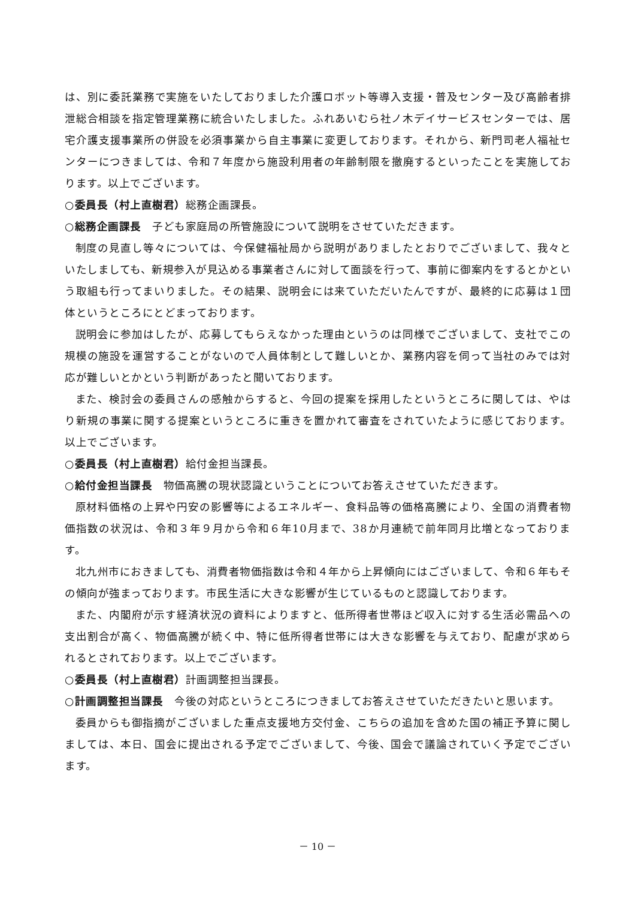は、別に委託業務で実施をいたしておりました介護ロボット等導入支援・普及センター及び高齢者排泄総合相談を指定管理業務に統合いたしました。ふれあいむら社ノ木デイサービスセンターでは、居宅介護支援事業所の併設を必須事業から自主事業に変更しております。それから、新門司老人福祉センターにつきましては、令和７年度から施設利用者の年齢制限を撤廃するといったことを実施しております。以上でございます。
○委員長（村上直樹君）総務企画課長。
○総務企画課長　子ども家庭局の所管施設について説明をさせていただきます。
制度の見直し等々については、今保健福祉局から説明がありましたとおりでございまして、我々といたしましても、新規参入が見込める事業者さんに対して面談を行って、事前に御案内をするとかという取組も行ってまいりました。その結果、説明会には来ていただいたんですが、最終的に応募は１団体というところにとどまっております。
説明会に参加はしたが、応募してもらえなかった理由というのは同様でございまして、支社でこの規模の施設を運営することがないので人員体制として難しいとか、業務内容を伺って当社のみでは対応が難しいとかという判断があったと聞いております。
また、検討会の委員さんの感触からすると、今回の提案を採用したというところに関しては、やはり新規の事業に関する提案というところに重きを置かれて審査をされていたように感じております。以上でございます。
○委員長（村上直樹君）給付金担当課長。
○給付金担当課長　物価高騰の現状認識ということについてお答えさせていただきます。
原材料価格の上昇や円安の影響等によるエネルギー、食料品等の価格高騰により、全国の消費者物価指数の状況は、令和３年９月から令和６年10月まで、38か月連続で前年同月比増となっております。
北九州市におきましても、消費者物価指数は令和４年から上昇傾向にはございまして、令和６年もその傾向が強まっております。市民生活に大きな影響が生じているものと認識しております。
また、内閣府が示す経済状況の資料によりますと、低所得者世帯ほど収入に対する生活必需品への支出割合が高く、物価高騰が続く中、特に低所得者世帯には大きな影響を与えており、配慮が求められるとされております。以上でございます。
○委員長（村上直樹君）計画調整担当課長。
○計画調整担当課長　今後の対応というところにつきましてお答えさせていただきたいと思います。
委員からも御指摘がございました重点支援地方交付金、こちらの追加を含めた国の補正予算に関しましては、本日、国会に提出される予定でございまして、今後、国会で議論されていく予定でございます。
－ 10 －